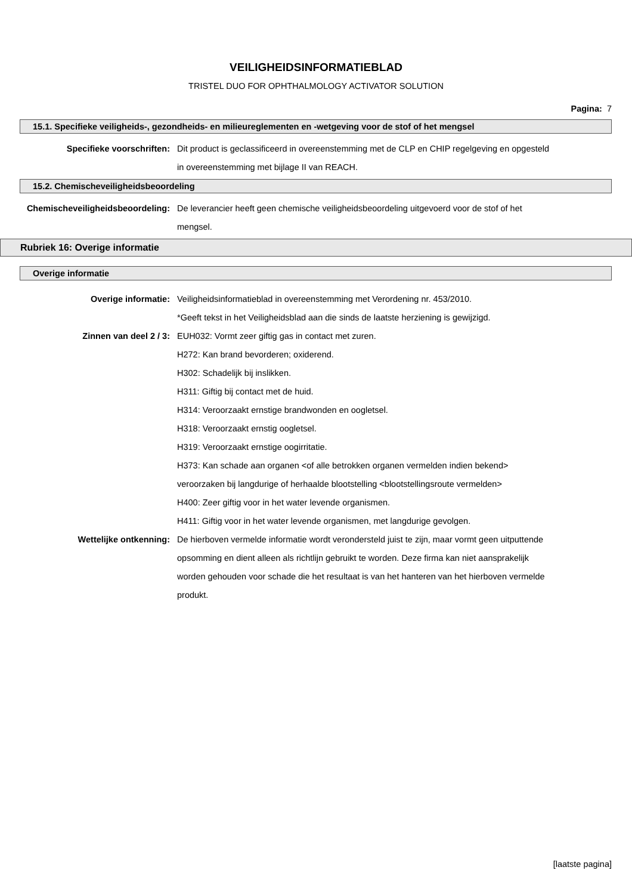VEILIGHEIDSINFORMATIEBLAD
TRISTEL DUO FOR OPHTHALMOLOGY ACTIVATOR SOLUTION
Pagina: 7
15.1. Specifieke veiligheids-, gezondheids- en milieureglementen en -wetgeving voor de stof of het mengsel
Specifieke voorschriften: Dit product is geclassificeerd in overeenstemming met de CLP en CHIP regelgeving en opgesteld in overeenstemming met bijlage II van REACH.
15.2. Chemischeveiligheidsbeoordeling
Chemischeveiligheidsbeoordeling: De leverancier heeft geen chemische veiligheidsbeoordeling uitgevoerd voor de stof of het mengsel.
Rubriek 16: Overige informatie
Overige informatie
Overige informatie: Veiligheidsinformatieblad in overeenstemming met Verordening nr. 453/2010.
*Geeft tekst in het Veiligheidsblad aan die sinds de laatste herziening is gewijzigd.
Zinnen van deel 2 / 3: EUH032: Vormt zeer giftig gas in contact met zuren.
H272: Kan brand bevorderen; oxiderend.
H302: Schadelijk bij inslikken.
H311: Giftig bij contact met de huid.
H314: Veroorzaakt ernstige brandwonden en oogletsel.
H318: Veroorzaakt ernstig oogletsel.
H319: Veroorzaakt ernstige oogirritatie.
H373: Kan schade aan organen <of alle betrokken organen vermelden indien bekend> veroorzaken bij langdurige of herhaalde blootstelling <blootstellingsroute vermelden>
H400: Zeer giftig voor in het water levende organismen.
H411: Giftig voor in het water levende organismen, met langdurige gevolgen.
Wettelijke ontkenning: De hierboven vermelde informatie wordt verondersteld juist te zijn, maar vormt geen uitputtende opsomming en dient alleen als richtlijn gebruikt te worden. Deze firma kan niet aansprakelijk worden gehouden voor schade die het resultaat is van het hanteren van het hierboven vermelde produkt.
[laatste pagina]